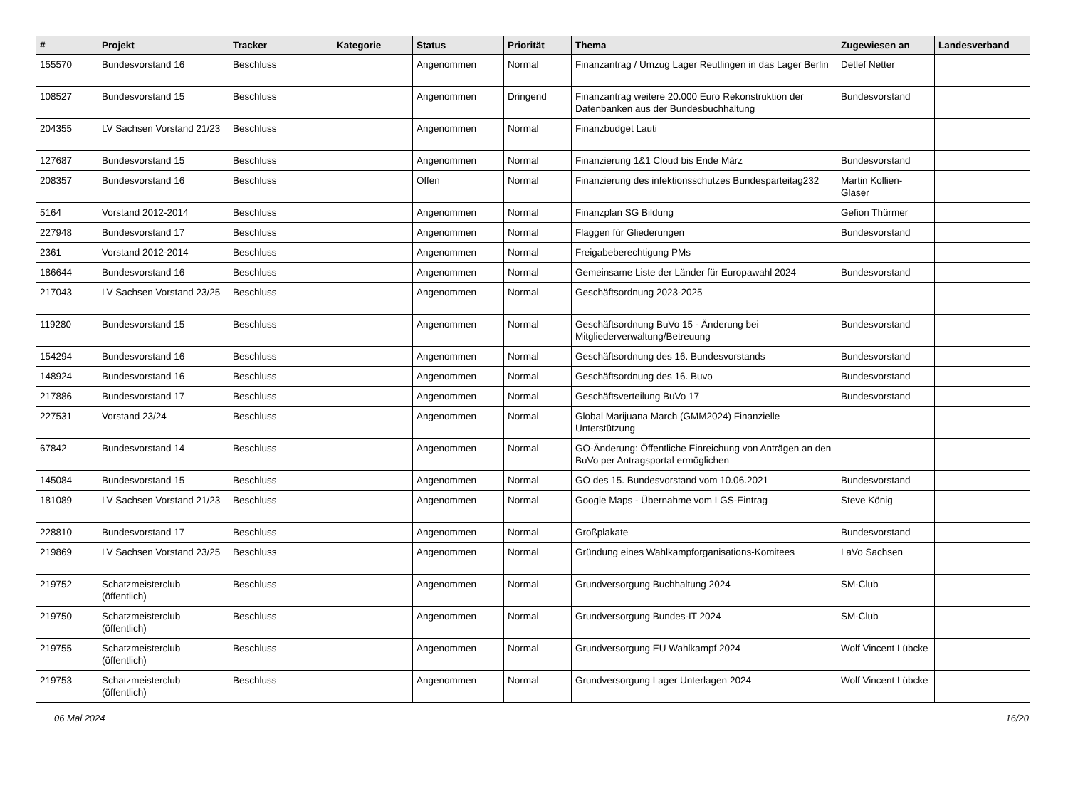| # | Projekt | Tracker | Kategorie | Status | Priorität | Thema | Zugewiesen an | Landesverband |
| --- | --- | --- | --- | --- | --- | --- | --- | --- |
| 155570 | Bundesvorstand 16 | Beschluss | | Angenommen | Normal | Finanzantrag / Umzug Lager Reutlingen in das Lager Berlin | Detlef Netter | |
| 108527 | Bundesvorstand 15 | Beschluss | | Angenommen | Dringend | Finanzantrag weitere 20.000 Euro Rekonstruktion der Datenbanken aus der Bundesbuchhaltung | Bundesvorstand | |
| 204355 | LV Sachsen Vorstand 21/23 | Beschluss | | Angenommen | Normal | Finanzbudget Lauti | | |
| 127687 | Bundesvorstand 15 | Beschluss | | Angenommen | Normal | Finanzierung 1&1 Cloud bis Ende März | Bundesvorstand | |
| 208357 | Bundesvorstand 16 | Beschluss | | Offen | Normal | Finanzierung des infektionsschutzes Bundesparteitag232 | Martin Kollien-Glaser | |
| 5164 | Vorstand 2012-2014 | Beschluss | | Angenommen | Normal | Finanzplan SG Bildung | Gefion Thürmer | |
| 227948 | Bundesvorstand 17 | Beschluss | | Angenommen | Normal | Flaggen für Gliederungen | Bundesvorstand | |
| 2361 | Vorstand 2012-2014 | Beschluss | | Angenommen | Normal | Freigabeberechtigung PMs | | |
| 186644 | Bundesvorstand 16 | Beschluss | | Angenommen | Normal | Gemeinsame Liste der Länder für Europawahl 2024 | Bundesvorstand | |
| 217043 | LV Sachsen Vorstand 23/25 | Beschluss | | Angenommen | Normal | Geschäftsordnung 2023-2025 | | |
| 119280 | Bundesvorstand 15 | Beschluss | | Angenommen | Normal | Geschäftsordnung BuVo 15 - Änderung bei Mitgliederverwaltung/Betreuung | Bundesvorstand | |
| 154294 | Bundesvorstand 16 | Beschluss | | Angenommen | Normal | Geschäftsordnung des 16. Bundesvorstands | Bundesvorstand | |
| 148924 | Bundesvorstand 16 | Beschluss | | Angenommen | Normal | Geschäftsordnung des 16. Buvo | Bundesvorstand | |
| 217886 | Bundesvorstand 17 | Beschluss | | Angenommen | Normal | Geschäftsverteilung BuVo 17 | Bundesvorstand | |
| 227531 | Vorstand 23/24 | Beschluss | | Angenommen | Normal | Global Marijuana March (GMM2024) Finanzielle Unterstützung | | |
| 67842 | Bundesvorstand 14 | Beschluss | | Angenommen | Normal | GO-Änderung: Öffentliche Einreichung von Anträgen an den BuVo per Antragsportal ermöglichen | | |
| 145084 | Bundesvorstand 15 | Beschluss | | Angenommen | Normal | GO des 15. Bundesvorstand vom 10.06.2021 | Bundesvorstand | |
| 181089 | LV Sachsen Vorstand 21/23 | Beschluss | | Angenommen | Normal | Google Maps - Übernahme vom LGS-Eintrag | Steve König | |
| 228810 | Bundesvorstand 17 | Beschluss | | Angenommen | Normal | Großplakate | Bundesvorstand | |
| 219869 | LV Sachsen Vorstand 23/25 | Beschluss | | Angenommen | Normal | Gründung eines Wahlkampforganisations-Komitees | LaVo Sachsen | |
| 219752 | Schatzmeisterclub (öffentlich) | Beschluss | | Angenommen | Normal | Grundversorgung Buchhaltung 2024 | SM-Club | |
| 219750 | Schatzmeisterclub (öffentlich) | Beschluss | | Angenommen | Normal | Grundversorgung Bundes-IT 2024 | SM-Club | |
| 219755 | Schatzmeisterclub (öffentlich) | Beschluss | | Angenommen | Normal | Grundversorgung EU Wahlkampf 2024 | Wolf Vincent Lübcke | |
| 219753 | Schatzmeisterclub (öffentlich) | Beschluss | | Angenommen | Normal | Grundversorgung Lager Unterlagen 2024 | Wolf Vincent Lübcke | |
06 Mai 2024 16/20